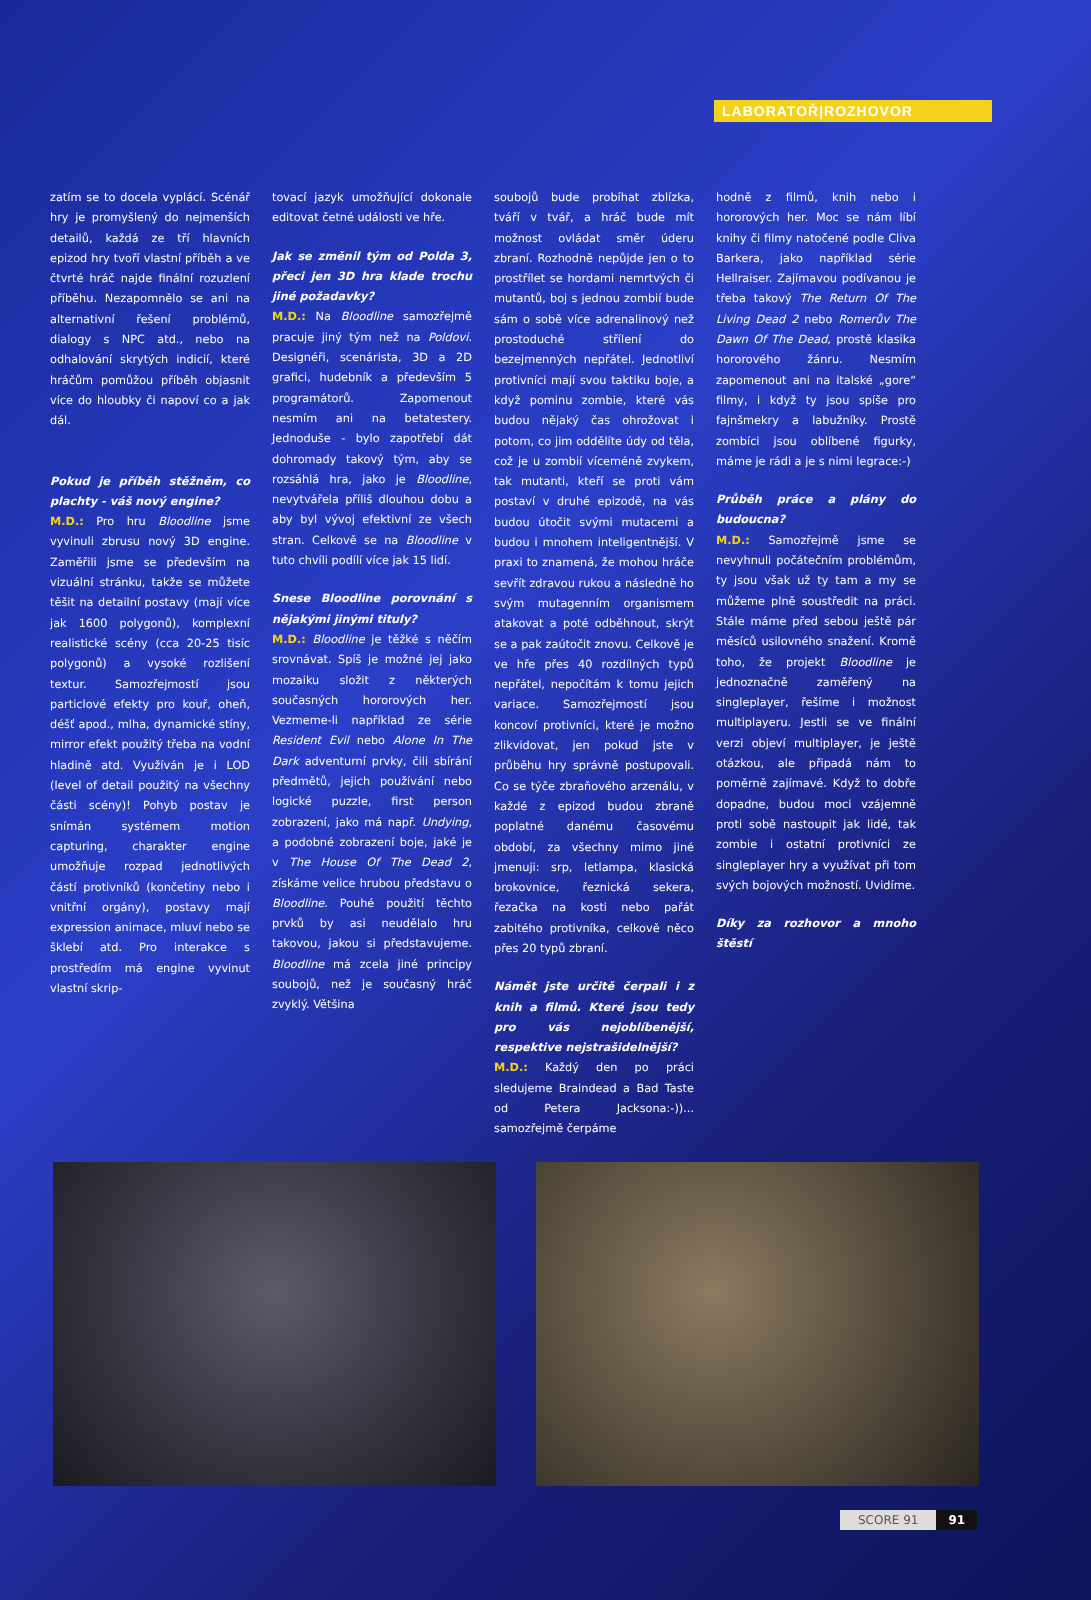LABORATOŘ|ROZHOVOR
zatím se to docela vyplácí. Scénář hry je promyšlený do nejmenších detailů, každá ze tří hlavních epizod hry tvoří vlastní příběh a ve čtvrté hráč najde finální rozuzlení příběhu. Nezapomnělo se ani na alternativní řešení problémů, dialogy s NPC atd., nebo na odhalování skrytých indicií, které hráčům pomůžou příběh objasnit více do hloubky či napoví co a jak dál.
Pokud je příběh stěžněm, co plachty - váš nový engine?
M.D.: Pro hru Bloodline jsme vyvinuli zbrusu nový 3D engine. Zaměřili jsme se především na vizuální stránku, takže se můžete těšit na detailní postavy (mají více jak 1600 polygonů), komplexní realistické scény (cca 20-25 tisíc polygonů) a vysoké rozlišení textur. Samozřejmostí jsou particlové efekty pro kouř, oheň, déšť apod., mlha, dynamické stíny, mirror efekt použitý třeba na vodní hladině atd. Využíván je i LOD (level of detail použitý na všechny části scény)! Pohyb postav je snímán systémem motion capturing, charakter engine umožňuje rozpad jednotlivých částí protivníků (končetiny nebo i vnitřní orgány), postavy mají expression animace, mluví nebo se šklebí atd. Pro interakce s prostředím má engine vyvinut vlastní skrip-
tovací jazyk umožňující dokonale editovat četné události ve hře.
Jak se změnil tým od Polda 3, přeci jen 3D hra klade trochu jiné požadavky?
M.D.: Na Bloodline samozřejmě pracuje jiný tým než na Poldovi. Designéři, scenárista, 3D a 2D grafici, hudebník a především 5 programátorů. Zapomenout nesmím ani na betatestery. Jednoduše - bylo zapotřebí dát dohromady takový tým, aby se rozsáhlá hra, jako je Bloodline, nevytvářela příliš dlouhou dobu a aby byl vývoj efektivní ze všech stran. Celkově se na Bloodline v tuto chvíli podílí více jak 15 lidí.
Snese Bloodline porovnání s nějakými jinými tituly?
M.D.: Bloodline je těžké s něčím srovnávat. Spíš je možné jej jako mozaiku složit z některých současných hororových her. Vezmeme-li například ze série Resident Evil nebo Alone In The Dark adventurní prvky, čili sbírání předmětů, jejich používání nebo logické puzzle, first person zobrazení, jako má např. Undying, a podobné zobrazení boje, jaké je v The House Of The Dead 2, získáme velice hrubou představu o Bloodline. Pouhé použití těchto prvků by asi neudělalo hru takovou, jakou si představujeme. Bloodline má zcela jiné principy soubojů, než je současný hráč zvyklý. Většina
soubojů bude probíhat zblízka, tváří v tvář, a hráč bude mít možnost ovládat směr úderu zbraní. Rozhodně nepůjde jen o to prostřílet se hordami nemrtvých či mutantů, boj s jednou zombií bude sám o sobě více adrenalinový než prostoduché střílení do bezejmenných nepřátel. Jednotliví protivníci mají svou taktiku boje, a když pominu zombie, které vás budou nějaký čas ohrožovat i potom, co jim oddělíte údy od těla, což je u zombií víceméně zvykem, tak mutanti, kteří se proti vám postaví v druhé epizodě, na vás budou útočit svými mutacemi a budou i mnohem inteligentnější. V praxi to znamená, že mohou hráče sevřít zdravou rukou a následně ho svým mutagenním organismem atakovat a poté odběhnout, skrýt se a pak zaútočit znovu. Celkově je ve hře přes 40 rozdílných typů nepřátel, nepočítám k tomu jejich variace. Samozřejmostí jsou koncoví protivníci, které je možno zlikvidovat, jen pokud jste v průběhu hry správně postupovali. Co se týče zbraňového arzenálu, v každé z epizod budou zbraně poplatné danému časovému období, za všechny mimo jiné jmenuji: srp, letlampa, klasická brokovnice, řeznická sekera, řezačka na kosti nebo pařát zabitého protivníka, celkově něco přes 20 typů zbraní.
Námět jste určitě čerpali i z knih a filmů. Které jsou tedy pro vás nejoblíbenější, respektive nejstrašidelnější?
M.D.: Každý den po práci sledujeme Braindead a Bad Taste od Petera Jacksona:-))... samozřejmě čerpáme
hodně z filmů, knih nebo i hororových her. Moc se nám líbí knihy či filmy natočené podle Cliva Barkera, jako například série Hellraiser. Zajímavou podívanou je třeba takový The Return Of The Living Dead 2 nebo Romerův The Dawn Of The Dead, prostě klasika hororového žánru. Nesmím zapomenout ani na italské „gore“ filmy, i když ty jsou spíše pro fajnšmekry a labužníky. Prostě zombíci jsou oblíbené figurky, máme je rádi a je s nimi legrace:-)
Průběh práce a plány do budoucna?
M.D.: Samozřejmě jsme se nevyhnuli počátečním problémům, ty jsou však už ty tam a my se můžeme plně soustředit na práci. Stále máme před sebou ještě pár měsíců usilovného snažení. Kromě toho, že projekt Bloodline je jednoznačně zaměřený na singleplayer, řešíme i možnost multiplayeru. Jestli se ve finální verzi objeví multiplayer, je ještě otázkou, ale připadá nám to poměrně zajímavé. Když to dobře dopadne, budou moci vzájemně proti sobě nastoupit jak lidé, tak zombie i ostatní protivníci ze singleplayer hry a využívat při tom svých bojových možností. Uvidíme.
Díky za rozhovor a mnoho štěstí
SCORE 91 91